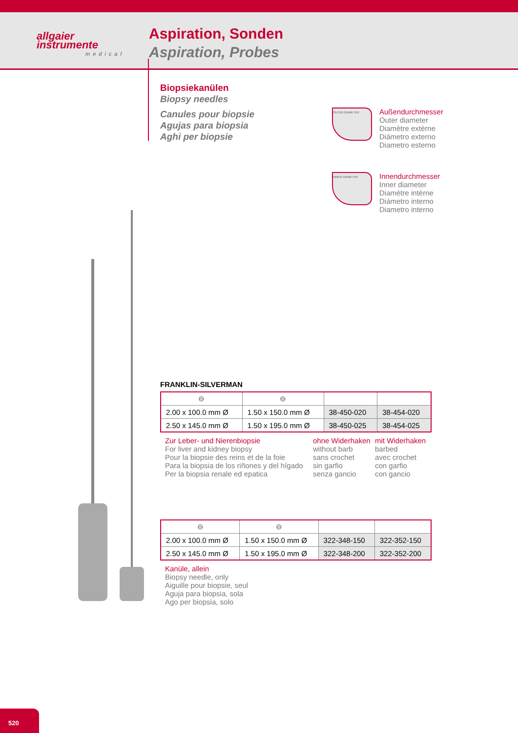allgaier
instrumente
medical
Aspiration, Sonden
Aspiration, Probes
Biopsiekanülen
Biopsy needles
Canules pour biopsie
Agujas para biopsia
Aghi per biopsie
OUTER DIAMETER
Außendurchmesser
Outer diameter
Diamètre extèrne
Diámetro externo
Diametro esterno
INNER DIAMETER
Innendurchmesser
Inner diameter
Diamètre intèrne
Diámetro interno
Diametro interno
FRANKLIN-SILVERMAN
| ⊖ | ⊖ | | |
| 2.00 x 100.0 mm Ø | 1.50 x 150.0 mm Ø | 38-450-020 | 38-454-020 |
| 2.50 x 145.0 mm Ø | 1.50 x 195.0 mm Ø | 38-450-025 | 38-454-025 |
Zur Leber- und Nierenbiopsie
For liver and kidney biopsy
Pour la biopsie des reins et de la foie
Para la biopsia de los riñones y del hígado
Per la biopsia renale ed epatica
ohne Widerhaken
without barb
sans crochet
sin garfio
senza gancio
mit Widerhaken
barbed
avec crochet
con garfio
con gancio
| ⊖ | ⊖ | | |
| 2.00 x 100.0 mm Ø | 1.50 x 150.0 mm Ø | 322-348-150 | 322-352-150 |
| 2.50 x 145.0 mm Ø | 1.50 x 195.0 mm Ø | 322-348-200 | 322-352-200 |
Kanüle, allein
Biopsy needle, only
Aiguille pour biopsie, seul
Aguja para biopsia, sola
Ago per biopsia, solo
520